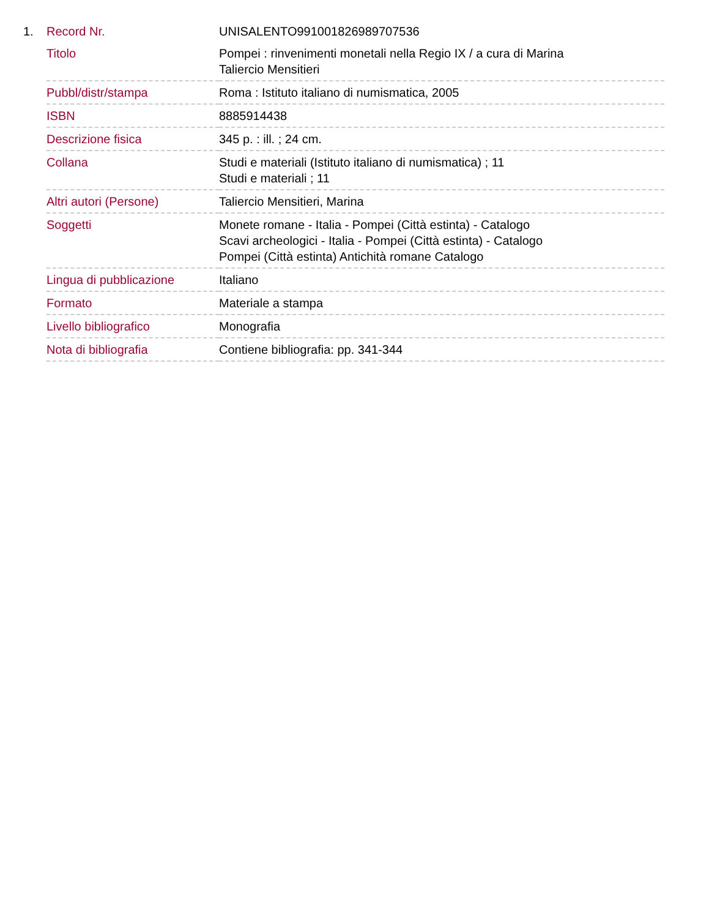1.
| Record Nr. | UNISALENTO991001826989707536 |
| Titolo | Pompei : rinvenimenti monetali nella Regio IX / a cura di Marina Taliercio Mensitieri |
| Pubbl/distr/stampa | Roma : Istituto italiano di numismatica, 2005 |
| ISBN | 8885914438 |
| Descrizione fisica | 345 p. : ill. ; 24 cm. |
| Collana | Studi e materiali (Istituto italiano di numismatica) ; 11 Studi e materiali ; 11 |
| Altri autori (Persone) | Taliercio Mensitieri, Marina |
| Soggetti | Monete romane - Italia - Pompei (Città estinta) - Catalogo Scavi archeologici - Italia - Pompei (Città estinta) - Catalogo Pompei (Città estinta) Antichità romane Catalogo |
| Lingua di pubblicazione | Italiano |
| Formato | Materiale a stampa |
| Livello bibliografico | Monografia |
| Nota di bibliografia | Contiene bibliografia: pp. 341-344 |